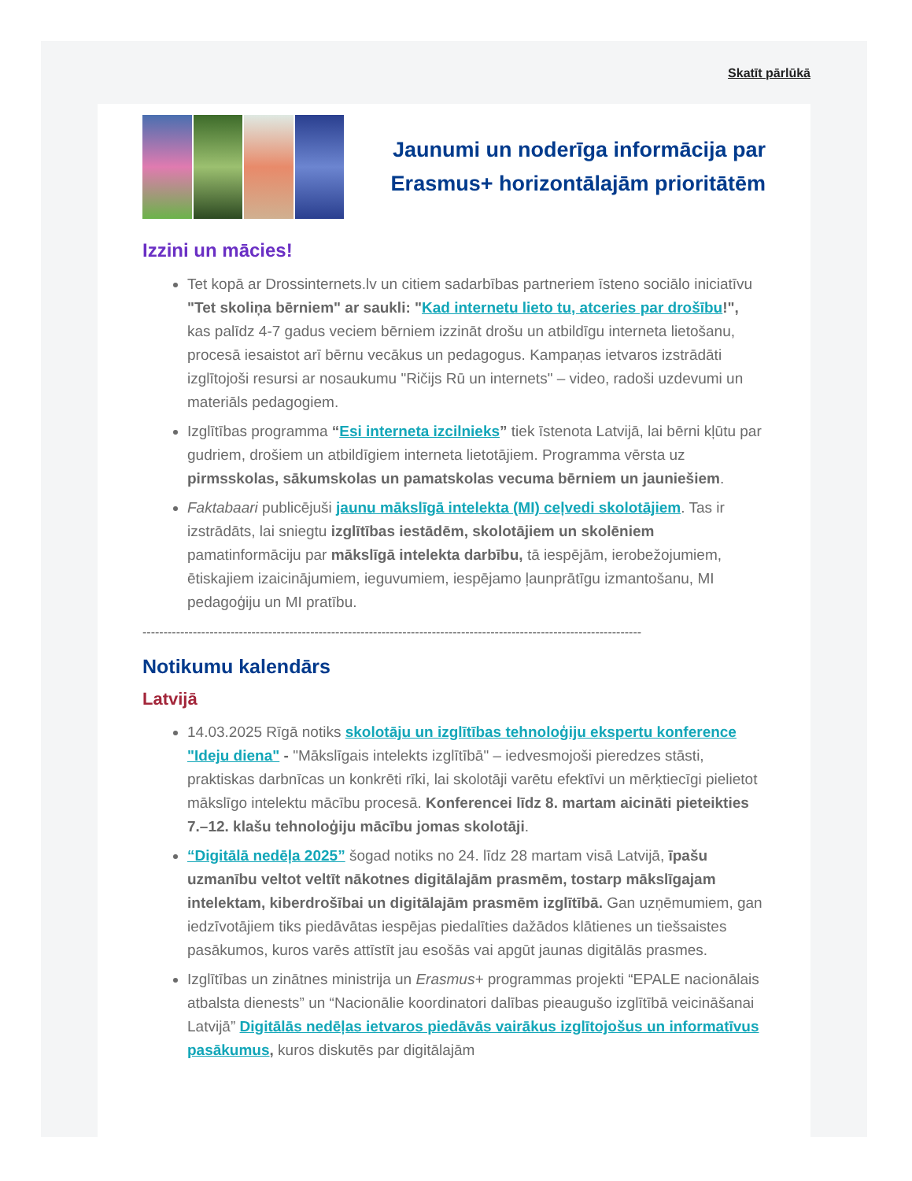Skatīt pārlūkā
Jaunumi un noderīga informācija par Erasmus+ horizontālajām prioritātēm
Izzini un mācies!
Tet kopā ar Drossinternets.lv un citiem sadarbības partneriem īsteno sociālo iniciatīvu "Tet skoliņa bērniem" ar saukli: "Kad internetu lieto tu, atceries par drošību!", kas palīdz 4-7 gadus veciem bērniem izzināt drošu un atbildīgu interneta lietošanu, procesā iesaistot arī bērnu vecākus un pedagogus. Kampaņas ietvaros izstrādāti izglītojoši resursi ar nosaukumu "Ričijs Rū un internets" – video, radoši uzdevumi un materiāls pedagogiem.
Izglītības programma “Esi interneta izcilnieks” tiek īstenota Latvijā, lai bērni kļūtu par gudriem, drošiem un atbildīgiem interneta lietotājiem. Programma vērsta uz pirmsskolas, sākumskolas un pamatskolas vecuma bērniem un jauniešiem.
Faktabaari publicējuši jaunu mākslīgā intelekta (MI) ceļvedi skolotājiem. Tas ir izstrādāts, lai sniegtu izglītības iestādēm, skolotājiem un skolēniem pamatinformāciju par mākslīgā intelekta darbību, tā iespējām, ierobežojumiem, ētiskajiem izaicinājumiem, ieguvumiem, iespējamo ļaunprātīgu izmantošanu, MI pedagoģiju un MI pratību.
-----------------------------------------------------------------------------------------------------------------------
Notikumu kalendārs
Latvijā
14.03.2025 Rīgā notiks skolotāju un izglītības tehnoloģiju ekspertu konference "Ideju diena" - "Mākslīgais intelekts izglītībā" – iedvesmojoši pieredzes stāsti, praktiskas darbnīcas un konkrēti rīki, lai skolotāji varētu efektīvi un mērķtiecīgi pielietot mākslīgo intelektu mācību procesā. Konferencei līdz 8. martam aicināti pieteikties 7.–12. klašu tehnoloģiju mācību jomas skolotāji.
“Digitālā nedēļa 2025” šogad notiks no 24. līdz 28 martam visā Latvijā, īpašu uzmanību veltot veltīt nākotnes digitālajām prasmēm, tostarp mākslīgajam intelektam, kiberdrošībai un digitālajām prasmēm izglītībā. Gan uzņēmumiem, gan iedzīvotājiem tiks piedāvātas iespējas piedalīties dažādos klātienes un tiešsaistes pasākumos, kuros varēs attīstīt jau esošās vai apgūt jaunas digitālās prasmes.
Izglītības un zinātnes ministrija un Erasmus+ programmas projekti “EPALE nacionālais atbalsta dienests” un “Nacionālie koordinatori dalības pieaugušo izglītībā veicināšanai Latvijā” Digitālās nedēļas ietvaros piedāvās vairākus izglītojošus un informatīvus pasākumus, kuros diskutēs par digitālajām